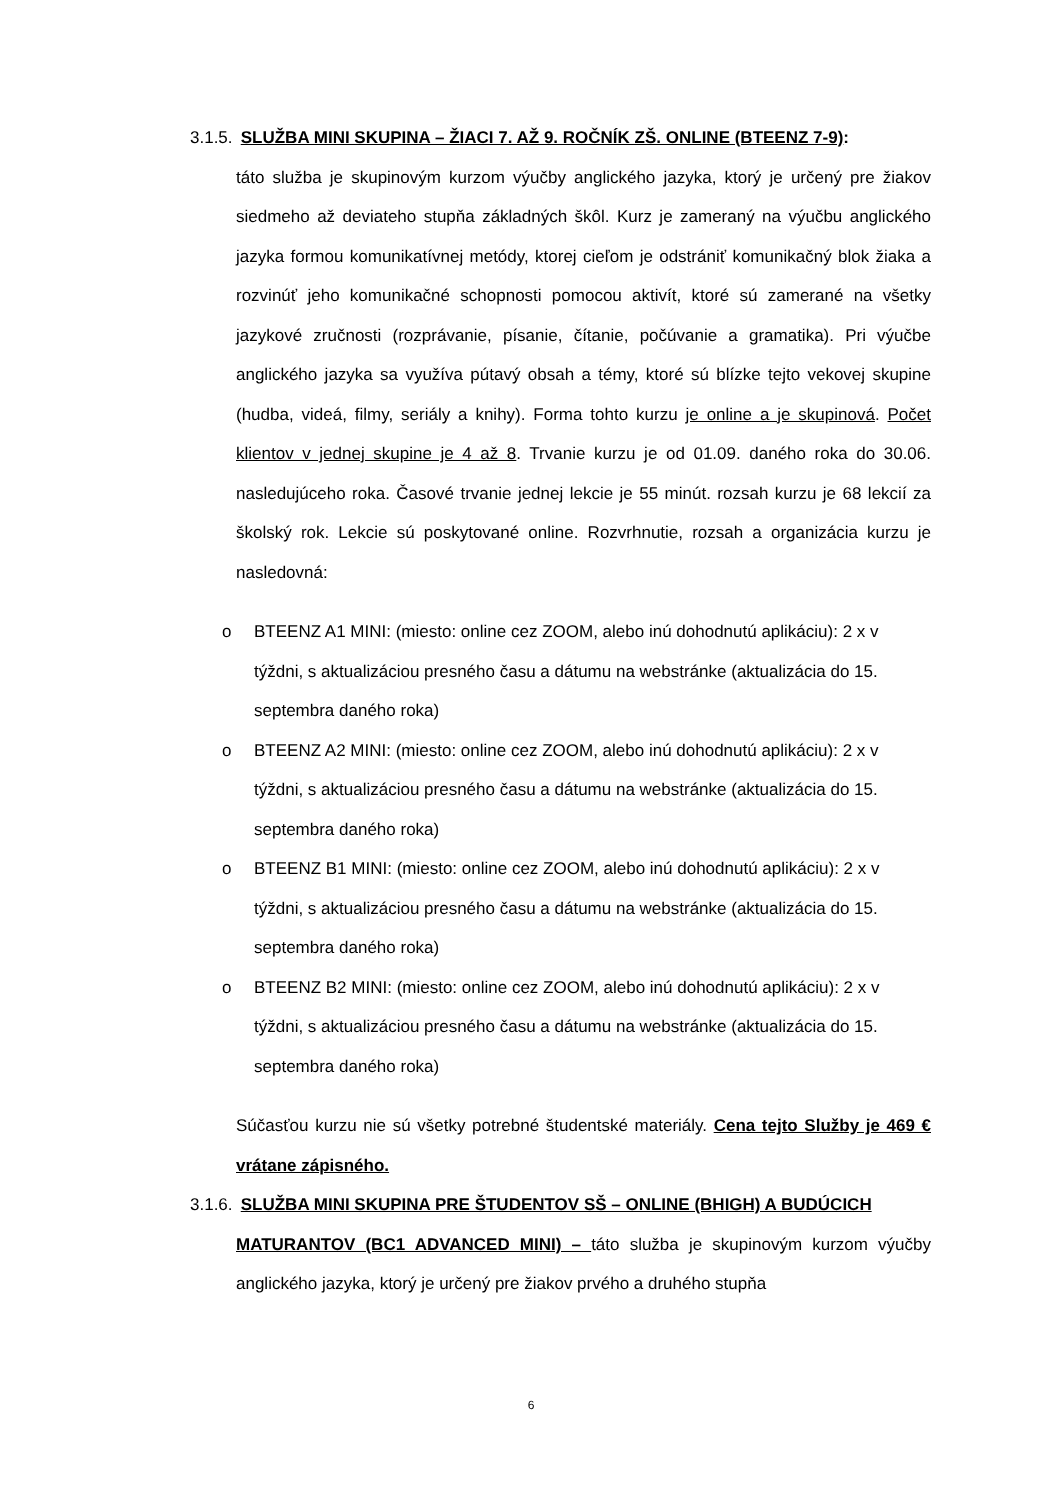3.1.5. SLUŽBA MINI SKUPINA – ŽIACI 7. AŽ 9. ROČNÍK ZŠ. ONLINE (BTEENZ 7-9):
táto služba je skupinovým kurzom výučby anglického jazyka, ktorý je určený pre žiakov siedmeho až deviateho stupňa základných škôl. Kurz je zameraný na výučbu anglického jazyka formou komunikatívnej metódy, ktorej cieľom je odstrániť komunikačný blok žiaka a rozvinúť jeho komunikačné schopnosti pomocou aktivít, ktoré sú zamerané na všetky jazykové zručnosti (rozprávanie, písanie, čítanie, počúvanie a gramatika). Pri výučbe anglického jazyka sa využíva pútavý obsah a témy, ktoré sú blízke tejto vekovej skupine (hudba, videá, filmy, seriály a knihy). Forma tohto kurzu je online a je skupinová. Počet klientov v jednej skupine je 4 až 8. Trvanie kurzu je od 01.09. daného roka do 30.06. nasledujúceho roka. Časové trvanie jednej lekcie je 55 minút. rozsah kurzu je 68 lekcií za školský rok. Lekcie sú poskytované online. Rozvrhnutie, rozsah a organizácia kurzu je nasledovná:
o BTEENZ A1 MINI: (miesto: online cez ZOOM, alebo inú dohodnutú aplikáciu): 2 x v týždni, s aktualizáciou presného času a dátumu na webstránke (aktualizácia do 15. septembra daného roka)
o BTEENZ A2 MINI: (miesto: online cez ZOOM, alebo inú dohodnutú aplikáciu): 2 x v týždni, s aktualizáciou presného času a dátumu na webstránke (aktualizácia do 15. septembra daného roka)
o BTEENZ B1 MINI: (miesto: online cez ZOOM, alebo inú dohodnutú aplikáciu): 2 x v týždni, s aktualizáciou presného času a dátumu na webstránke (aktualizácia do 15. septembra daného roka)
o BTEENZ B2 MINI: (miesto: online cez ZOOM, alebo inú dohodnutú aplikáciu): 2 x v týždni, s aktualizáciou presného času a dátumu na webstránke (aktualizácia do 15. septembra daného roka)
Súčasťou kurzu nie sú všetky potrebné študentské materiály. Cena tejto Služby je 469 € vrátane zápisného.
3.1.6. SLUŽBA MINI SKUPINA PRE ŠTUDENTOV SŠ – ONLINE (BHIGH) A BUDÚCICH
MATURANTOV (BC1 ADVANCED MINI) – táto služba je skupinovým kurzom výučby anglického jazyka, ktorý je určený pre žiakov prvého a druhého stupňa
6